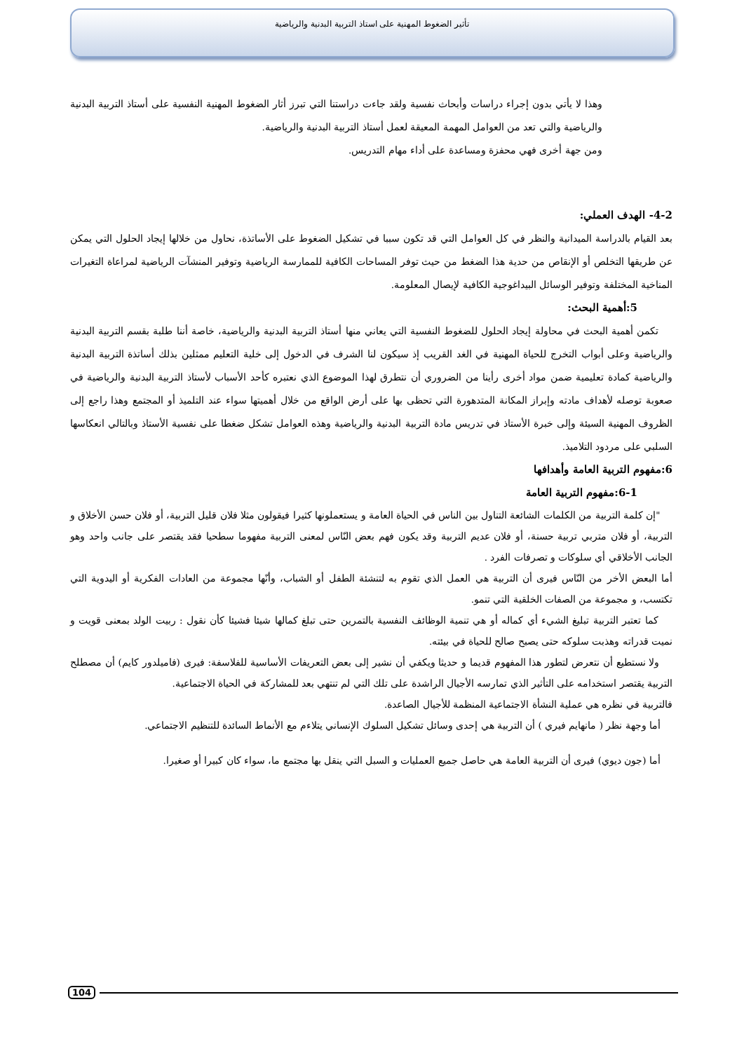تأثير الضغوط المهنية على استاذ التربية البدنية والرياضية
وهذا لا يأتي بدون إجراء دراسات وأبحاث نفسية ولقد جاءت دراستنا التي تبرز أثار الضغوط المهنية النفسية على أستاذ التربية البدنية والرياضية والتي تعد من العوامل المهمة المعيقة لعمل أستاذ التربية البدنية والرياضية.
ومن جهة أخرى فهي محفزة ومساعدة على أداء مهام التدريس.
4-2- الهدف العملي:
بعد القيام بالدراسة الميدانية والنظر في كل العوامل التي قد تكون سببا في تشكيل الضغوط على الأساتذة، نحاول من خلالها إيجاد الحلول التي يمكن عن طريقها التخلص أو الإنقاص من حدية هذا الضغط من حيث توفر المساحات الكافية للممارسة الرياضية وتوفير المنشآت الرياضية لمراعاة التغيرات المناخية المختلفة وتوفير الوسائل البيداغوجية الكافية لإيصال المعلومة.
5:أهمية البحث:
تكمن أهمية البحث في محاولة إيجاد الحلول للضغوط النفسية التي يعاني منها أستاذ التربية البدنية والرياضية، خاصة أننا طلبة بقسم التربية البدنية والرياضية وعلى أبواب التخرج للحياة المهنية في الغد القريب إذ سيكون لنا الشرف في الدخول إلى خلية التعليم ممثلين بذلك أساتذة التربية البدنية والرياضية كمادة تعليمية ضمن مواد أخرى رأينا من الضروري أن نتطرق لهذا الموضوع الذي نعتبره كأحد الأسباب لأستاذ التربية البدنية والرياضية في صعوبة توصله لأهداف مادته وإبراز المكانة المتدهورة التي تحظى بها على أرض الواقع من خلال أهميتها سواء عند التلميذ أو المجتمع وهذا راجع إلى الظروف المهنية السيئة وإلى خبرة الأستاذ في تدريس مادة التربية البدنية والرياضية وهذه العوامل تشكل ضغطا على نفسية الأستاذ وبالتالي انعكاسها السلبي على مردود التلاميذ.
6:مفهوم التربية العامة وأهدافها
6-1:مفهوم التربية العامة
"إن كلمة التربية من الكلمات الشائعة التناول بين الناس في الحياة العامة و يستعملونها كثيرا فيقولون مثلا فلان قليل التربية، أو فلان حسن الأخلاق و التربية، أو فلان متربي تربية حسنة، أو فلان عديم التربية وقد يكون فهم بعض النّاس لمعنى التربية مفهوما سطحيا فقد يقتصر على جانب واحد وهو الجانب الأخلاقي أي سلوكات و تصرفات الفرد .
أما البعض الأخر من النّاس فيرى أن التربية هي العمل الذي تقوم به لتنشئة الطفل أو الشباب، وأنّها مجموعة من العادات الفكرية أو اليدوية التي تكتسب، و مجموعة من الصفات الخلقية التي تنمو.
كما تعتبر التربية تبليغ الشيء أي كماله أو هي تنمية الوظائف النفسية بالتمرين حتى تبلغ كمالها شيئا فشيئا كأن نقول : ربيت الولد بمعنى قويت و نميت قدراته وهذبت سلوكه حتى يصبح صالح للحياة في بيئته.
ولا نستطيع أن نتعرض لتطور هذا المفهوم قديما و حديثا ويكفي أن نشير إلى بعض التعريفات الأساسية للفلاسفة: فيرى (فاميلدور كايم) أن مصطلح التربية يقتصر استخدامه على التأثير الذي تمارسه الأجيال الراشدة على تلك التي لم تنتهي بعد للمشاركة في الحياة الاجتماعية.
فالتربية في نظره هي عملية النشأة الاجتماعية المنظمة للأجيال الصاعدة.
أما وجهة نظر ( مانهايم فيري ) أن التربية هي إحدى وسائل تشكيل السلوك الإنساني يتلاءم مع الأنماط السائدة للتنظيم الاجتماعي.
أما (جون ديوي) فيرى أن التربية العامة هي حاصل جميع العمليات و السبل التي ينقل بها مجتمع ما، سواء كان كبيرا أو صغيرا.
104